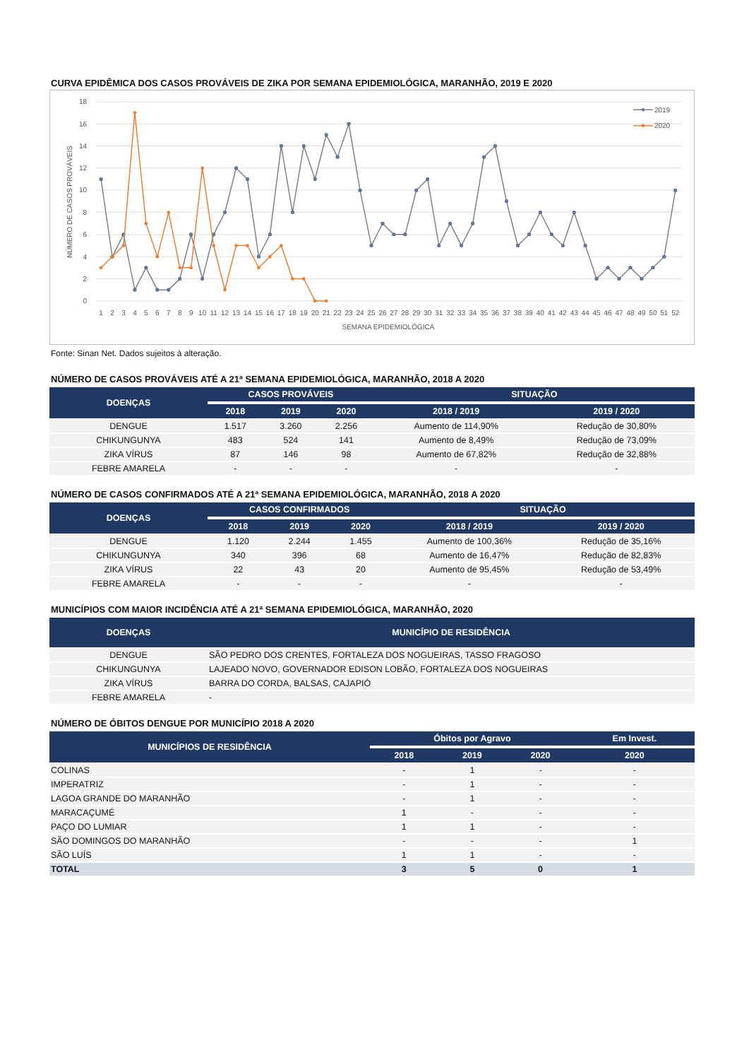CURVA EPIDÊMICA DOS CASOS PROVÁVEIS DE ZIKA POR SEMANA EPIDEMIOLÓGICA, MARANHÃO, 2019 E 2020
18
16
14
12
10
8
6
4
2
0
NÚMERO DE CASOS PROVÁVEIS
1
2
3
4
5
6
7
8
9
10
11
12
13
14
15
16
17
18
19
20
21
22
23
24
25
26
27
28
29
30
31
32
33
34
35
36
37
38
39
40
41
42
43
44
45
46
47
48
49
50
51
52
SEMANA EPIDEMIOLÓGICA
2019
2020
Fonte: Sinan Net. Dados sujeitos à alteração.
NÚMERO DE CASOS PROVÁVEIS ATÉ A 21ª SEMANA EPIDEMIOLÓGICA, MARANHÃO, 2018 A 2020
| DOENÇAS | CASOS PROVÁVEIS | | | SITUAÇÃO | |
| --- | --- | --- | --- | --- | --- |
| | 2018 | 2019 | 2020 | 2018 / 2019 | 2019 / 2020 |
| DENGUE | 1.517 | 3.260 | 2.256 | Aumento de 114,90% | Redução de 30,80% |
| CHIKUNGUNYA | 483 | 524 | 141 | Aumento de 8,49% | Redução de 73,09% |
| ZIKA VÍRUS | 87 | 146 | 98 | Aumento de 67,82% | Redução de 32,88% |
| FEBRE AMARELA | - | - | - | - | - |
NÚMERO DE CASOS CONFIRMADOS ATÉ A 21ª SEMANA EPIDEMIOLÓGICA, MARANHÃO, 2018 A 2020
| DOENÇAS | CASOS CONFIRMADOS | | | SITUAÇÃO | |
| --- | --- | --- | --- | --- | --- |
| | 2018 | 2019 | 2020 | 2018 / 2019 | 2019 / 2020 |
| DENGUE | 1.120 | 2.244 | 1.455 | Aumento de 100,36% | Redução de 35,16% |
| CHIKUNGUNYA | 340 | 396 | 68 | Aumento de 16,47% | Redução de 82,83% |
| ZIKA VÍRUS | 22 | 43 | 20 | Aumento de 95,45% | Redução de 53,49% |
| FEBRE AMARELA | - | - | - | - | - |
MUNICÍPIOS COM MAIOR INCIDÊNCIA ATÉ A 21ª SEMANA EPIDEMIOLÓGICA, MARANHÃO, 2020
| DOENÇAS | MUNICÍPIO DE RESIDÊNCIA |
| --- | --- |
| DENGUE | SÃO PEDRO DOS CRENTES, FORTALEZA DOS NOGUEIRAS, TASSO FRAGOSO |
| CHIKUNGUNYA | LAJEADO NOVO, GOVERNADOR EDISON LOBÃO, FORTALEZA DOS NOGUEIRAS |
| ZIKA VÍRUS | BARRA DO CORDA, BALSAS, CAJAPIÓ |
| FEBRE AMARELA | - |
NÚMERO DE ÓBITOS DENGUE POR MUNICÍPIO 2018 A 2020
| MUNICÍPIOS DE RESIDÊNCIA | Óbitos por Agravo | | | Em Invest. |
| --- | --- | --- | --- | --- |
| | 2018 | 2019 | 2020 | 2020 |
| COLINAS | - | 1 | - | - |
| IMPERATRIZ | - | 1 | - | - |
| LAGOA GRANDE DO MARANHÃO | - | 1 | - | - |
| MARACAÇUMÉ | 1 | - | - | - |
| PAÇO DO LUMIAR | 1 | 1 | - | - |
| SÃO DOMINGOS DO MARANHÃO | - | - | - | 1 |
| SÃO LUÍS | 1 | 1 | - | - |
| TOTAL | 3 | 5 | 0 | 1 |